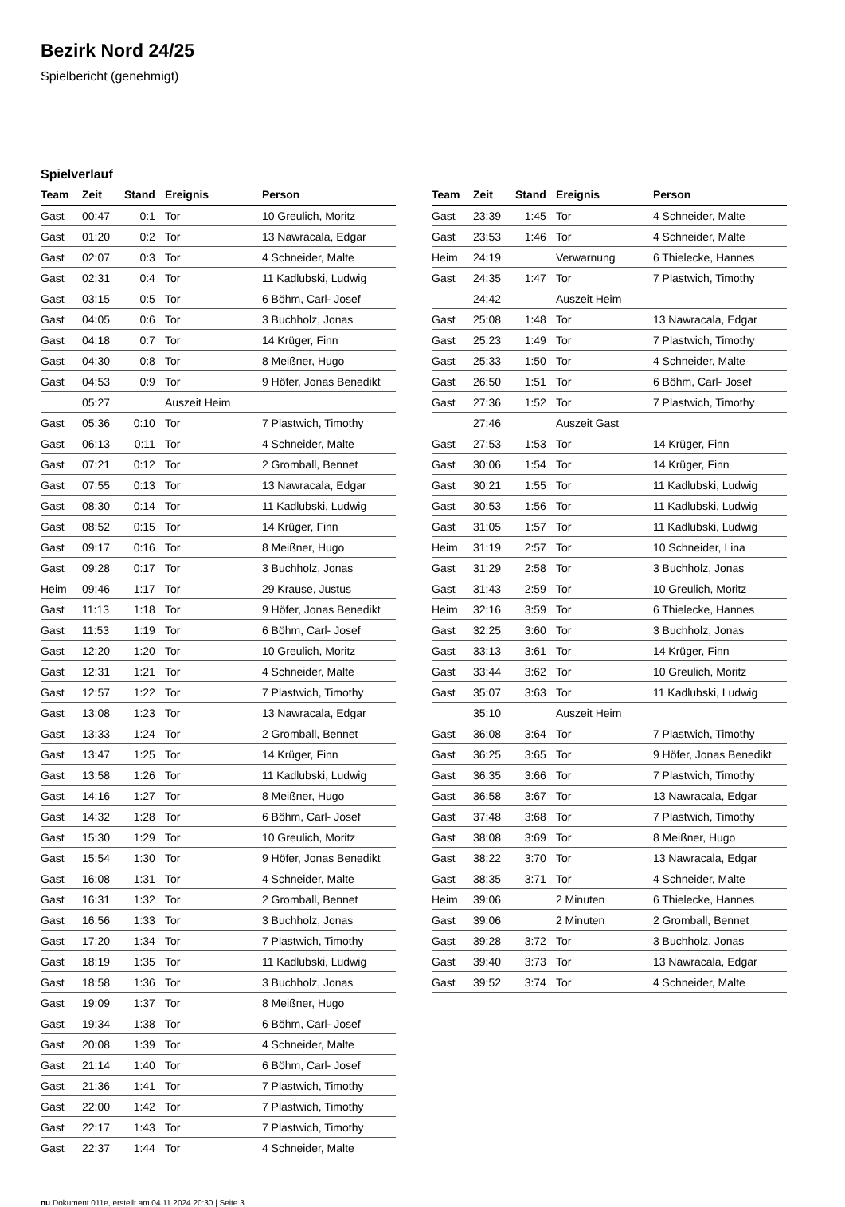Bezirk Nord 24/25
Spielbericht (genehmigt)
Spielverlauf
| Team | Zeit | Stand | Ereignis | Person |
| --- | --- | --- | --- | --- |
| Gast | 00:47 | 0:1 | Tor | 10 Greulich, Moritz |
| Gast | 01:20 | 0:2 | Tor | 13 Nawracala, Edgar |
| Gast | 02:07 | 0:3 | Tor | 4 Schneider, Malte |
| Gast | 02:31 | 0:4 | Tor | 11 Kadlubski, Ludwig |
| Gast | 03:15 | 0:5 | Tor | 6 Böhm, Carl- Josef |
| Gast | 04:05 | 0:6 | Tor | 3 Buchholz, Jonas |
| Gast | 04:18 | 0:7 | Tor | 14 Krüger, Finn |
| Gast | 04:30 | 0:8 | Tor | 8 Meißner, Hugo |
| Gast | 04:53 | 0:9 | Tor | 9 Höfer, Jonas Benedikt |
| | 05:27 | | Auszeit Heim | |
| Gast | 05:36 | 0:10 | Tor | 7 Plastwich, Timothy |
| Gast | 06:13 | 0:11 | Tor | 4 Schneider, Malte |
| Gast | 07:21 | 0:12 | Tor | 2 Gromball, Bennet |
| Gast | 07:55 | 0:13 | Tor | 13 Nawracala, Edgar |
| Gast | 08:30 | 0:14 | Tor | 11 Kadlubski, Ludwig |
| Gast | 08:52 | 0:15 | Tor | 14 Krüger, Finn |
| Gast | 09:17 | 0:16 | Tor | 8 Meißner, Hugo |
| Gast | 09:28 | 0:17 | Tor | 3 Buchholz, Jonas |
| Heim | 09:46 | 1:17 | Tor | 29 Krause, Justus |
| Gast | 11:13 | 1:18 | Tor | 9 Höfer, Jonas Benedikt |
| Gast | 11:53 | 1:19 | Tor | 6 Böhm, Carl- Josef |
| Gast | 12:20 | 1:20 | Tor | 10 Greulich, Moritz |
| Gast | 12:31 | 1:21 | Tor | 4 Schneider, Malte |
| Gast | 12:57 | 1:22 | Tor | 7 Plastwich, Timothy |
| Gast | 13:08 | 1:23 | Tor | 13 Nawracala, Edgar |
| Gast | 13:33 | 1:24 | Tor | 2 Gromball, Bennet |
| Gast | 13:47 | 1:25 | Tor | 14 Krüger, Finn |
| Gast | 13:58 | 1:26 | Tor | 11 Kadlubski, Ludwig |
| Gast | 14:16 | 1:27 | Tor | 8 Meißner, Hugo |
| Gast | 14:32 | 1:28 | Tor | 6 Böhm, Carl- Josef |
| Gast | 15:30 | 1:29 | Tor | 10 Greulich, Moritz |
| Gast | 15:54 | 1:30 | Tor | 9 Höfer, Jonas Benedikt |
| Gast | 16:08 | 1:31 | Tor | 4 Schneider, Malte |
| Gast | 16:31 | 1:32 | Tor | 2 Gromball, Bennet |
| Gast | 16:56 | 1:33 | Tor | 3 Buchholz, Jonas |
| Gast | 17:20 | 1:34 | Tor | 7 Plastwich, Timothy |
| Gast | 18:19 | 1:35 | Tor | 11 Kadlubski, Ludwig |
| Gast | 18:58 | 1:36 | Tor | 3 Buchholz, Jonas |
| Gast | 19:09 | 1:37 | Tor | 8 Meißner, Hugo |
| Gast | 19:34 | 1:38 | Tor | 6 Böhm, Carl- Josef |
| Gast | 20:08 | 1:39 | Tor | 4 Schneider, Malte |
| Gast | 21:14 | 1:40 | Tor | 6 Böhm, Carl- Josef |
| Gast | 21:36 | 1:41 | Tor | 7 Plastwich, Timothy |
| Gast | 22:00 | 1:42 | Tor | 7 Plastwich, Timothy |
| Gast | 22:17 | 1:43 | Tor | 7 Plastwich, Timothy |
| Gast | 22:37 | 1:44 | Tor | 4 Schneider, Malte |
| Team | Zeit | Stand | Ereignis | Person |
| --- | --- | --- | --- | --- |
| Gast | 23:39 | 1:45 | Tor | 4 Schneider, Malte |
| Gast | 23:53 | 1:46 | Tor | 4 Schneider, Malte |
| Heim | 24:19 | | Verwarnung | 6 Thielecke, Hannes |
| Gast | 24:35 | 1:47 | Tor | 7 Plastwich, Timothy |
| | 24:42 | | Auszeit Heim | |
| Gast | 25:08 | 1:48 | Tor | 13 Nawracala, Edgar |
| Gast | 25:23 | 1:49 | Tor | 7 Plastwich, Timothy |
| Gast | 25:33 | 1:50 | Tor | 4 Schneider, Malte |
| Gast | 26:50 | 1:51 | Tor | 6 Böhm, Carl- Josef |
| Gast | 27:36 | 1:52 | Tor | 7 Plastwich, Timothy |
| | 27:46 | | Auszeit Gast | |
| Gast | 27:53 | 1:53 | Tor | 14 Krüger, Finn |
| Gast | 30:06 | 1:54 | Tor | 14 Krüger, Finn |
| Gast | 30:21 | 1:55 | Tor | 11 Kadlubski, Ludwig |
| Gast | 30:53 | 1:56 | Tor | 11 Kadlubski, Ludwig |
| Gast | 31:05 | 1:57 | Tor | 11 Kadlubski, Ludwig |
| Heim | 31:19 | 2:57 | Tor | 10 Schneider, Lina |
| Gast | 31:29 | 2:58 | Tor | 3 Buchholz, Jonas |
| Gast | 31:43 | 2:59 | Tor | 10 Greulich, Moritz |
| Heim | 32:16 | 3:59 | Tor | 6 Thielecke, Hannes |
| Gast | 32:25 | 3:60 | Tor | 3 Buchholz, Jonas |
| Gast | 33:13 | 3:61 | Tor | 14 Krüger, Finn |
| Gast | 33:44 | 3:62 | Tor | 10 Greulich, Moritz |
| Gast | 35:07 | 3:63 | Tor | 11 Kadlubski, Ludwig |
| | 35:10 | | Auszeit Heim | |
| Gast | 36:08 | 3:64 | Tor | 7 Plastwich, Timothy |
| Gast | 36:25 | 3:65 | Tor | 9 Höfer, Jonas Benedikt |
| Gast | 36:35 | 3:66 | Tor | 7 Plastwich, Timothy |
| Gast | 36:58 | 3:67 | Tor | 13 Nawracala, Edgar |
| Gast | 37:48 | 3:68 | Tor | 7 Plastwich, Timothy |
| Gast | 38:08 | 3:69 | Tor | 8 Meißner, Hugo |
| Gast | 38:22 | 3:70 | Tor | 13 Nawracala, Edgar |
| Gast | 38:35 | 3:71 | Tor | 4 Schneider, Malte |
| Heim | 39:06 | | 2 Minuten | 6 Thielecke, Hannes |
| Gast | 39:06 | | 2 Minuten | 2 Gromball, Bennet |
| Gast | 39:28 | 3:72 | Tor | 3 Buchholz, Jonas |
| Gast | 39:40 | 3:73 | Tor | 13 Nawracala, Edgar |
| Gast | 39:52 | 3:74 | Tor | 4 Schneider, Malte |
nu.Dokument 011e, erstellt am 04.11.2024 20:30 | Seite 3